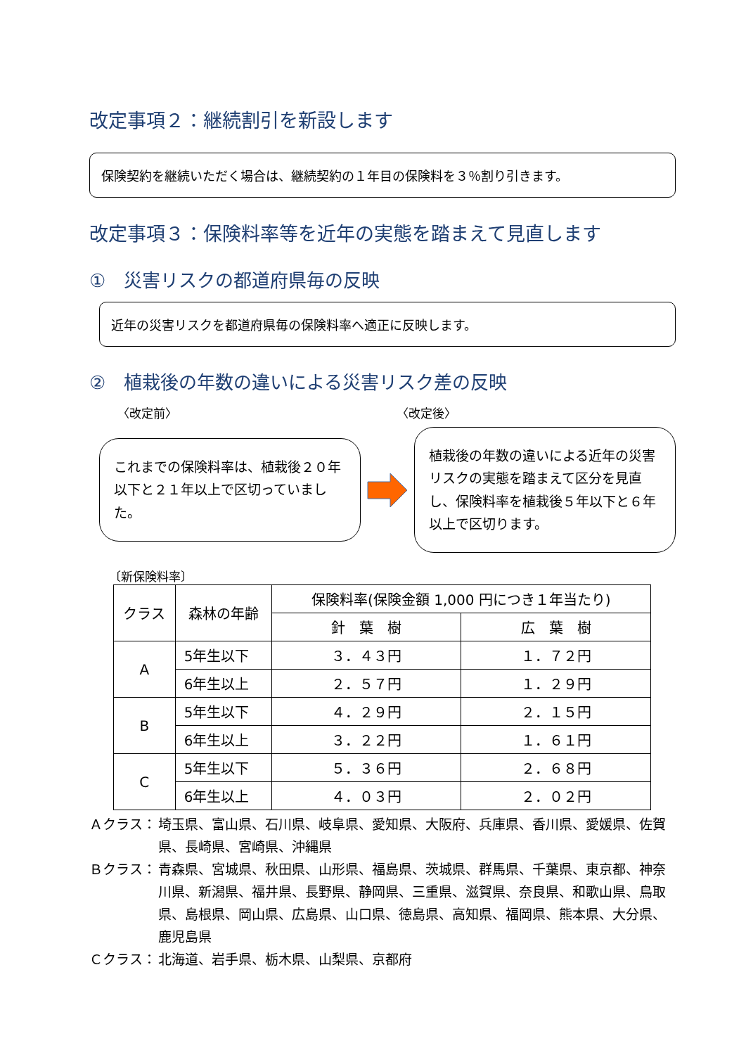改定事項２：継続割引を新設します
保険契約を継続いただく場合は、継続契約の１年目の保険料を３％割り引きます。
改定事項３：保険料率等を近年の実態を踏まえて見直します
①　災害リスクの都道府県毎の反映
近年の災害リスクを都道府県毎の保険料率へ適正に反映します。
②　植栽後の年数の違いによる災害リスク差の反映
〈改定前〉 〈改定後〉
これまでの保険料率は、植栽後２０年以下と２１年以上で区切っていました。
植栽後の年数の違いによる近年の災害リスクの実態を踏まえて区分を見直し、保険料率を植栽後５年以下と６年以上で区切ります。
〔新保険料率〕
| クラス | 森林の年齢 | 保険料率(保険金額 1,000 円につき１年当たり) | |
| --- | --- | --- | --- |
| | | 針 葉 樹 | 広 葉 樹 |
| A | 5年生以下 | ３．４３円 | １．７２円 |
| | 6年生以上 | ２．５７円 | １．２９円 |
| B | 5年生以下 | ４．２９円 | ２．１５円 |
| | 6年生以上 | ３．２２円 | １．６１円 |
| C | 5年生以下 | ５．３６円 | ２．６８円 |
| | 6年生以上 | ４．０３円 | ２．０２円 |
Ａクラス： 埼玉県、富山県、石川県、岐阜県、愛知県、大阪府、兵庫県、香川県、愛媛県、佐賀県、長崎県、宮崎県、沖縄県
Ｂクラス： 青森県、宮城県、秋田県、山形県、福島県、茨城県、群馬県、千葉県、東京都、神奈川県、新潟県、福井県、長野県、静岡県、三重県、滋賀県、奈良県、和歌山県、鳥取県、島根県、岡山県、広島県、山口県、徳島県、高知県、福岡県、熊本県、大分県、鹿児島県
Ｃクラス： 北海道、岩手県、栃木県、山梨県、京都府